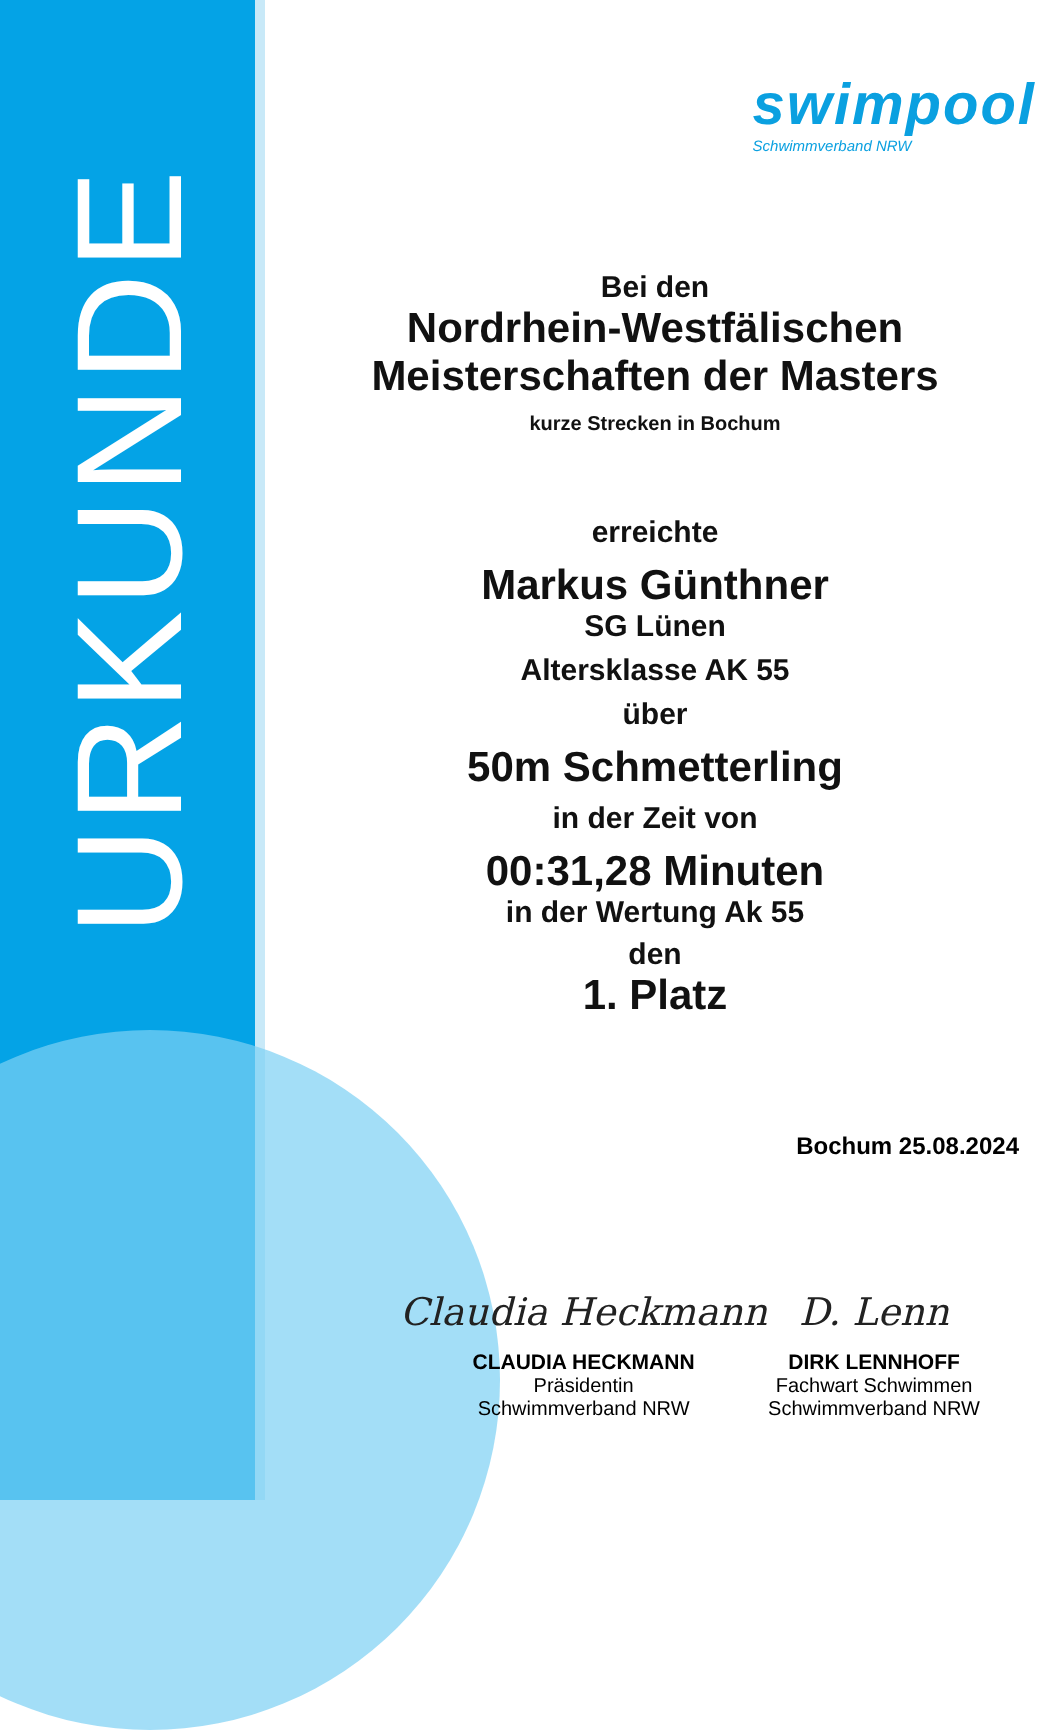URKUNDE
swimpool
Schwimmverband NRW
Bei den
Nordrhein-Westfälischen
Meisterschaften der Masters
kurze Strecken in Bochum
erreichte
Markus Günthner
SG Lünen
Altersklasse AK 55
über
50m Schmetterling
in der Zeit von
00:31,28 Minuten
in der Wertung Ak 55
den
1. Platz
Bochum 25.08.2024
Claudia Heckmann
CLAUDIA HECKMANN
Präsidentin
Schwimmverband NRW
D. Lenn
DIRK LENNHOFF
Fachwart Schwimmen
Schwimmverband NRW